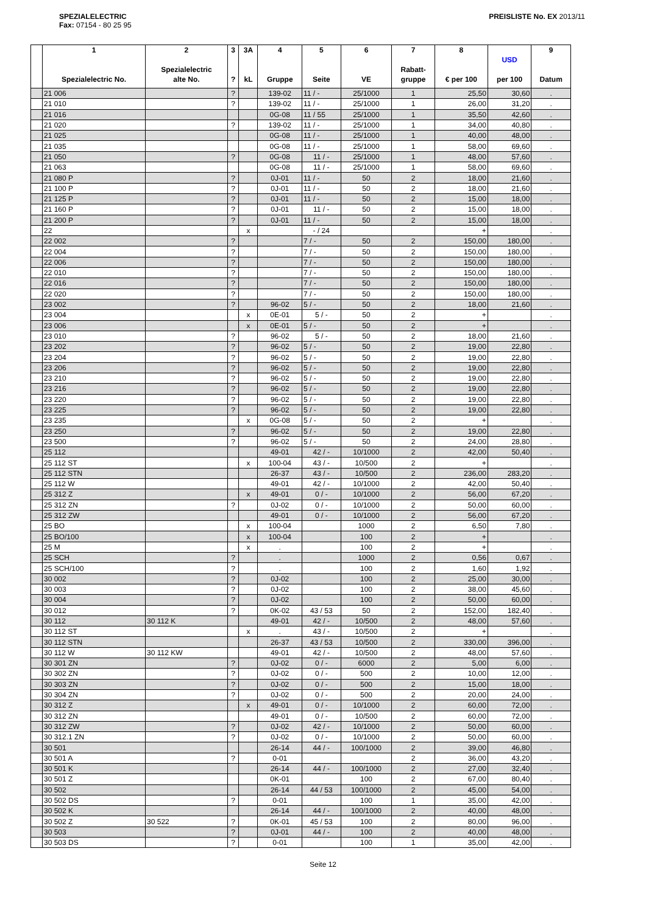SPEZIALELECTRIC
Fax: 07154 - 80 25 95
PREISLISTE No. EX 2013/11
| | 1 Spezialelectric No. | 2 Spezialelectric alte No. | 3 ? | 3A kL | 4 Gruppe | 5 Seite | 6 VE | 7 Rabatt- gruppe | 8 € per 100 | USD per 100 | 9 Datum |
| --- | --- | --- | --- | --- | --- | --- | --- | --- | --- | --- | --- |
| | 21 006 | | ? | | 139-02 | 11 / - | 25/1000 | 1 | 25,50 | 30,60 | . |
| | 21 010 | | ? | | 139-02 | 11 / - | 25/1000 | 1 | 26,00 | 31,20 | . |
| | 21 016 | | | | 0G-08 | 11 / 55 | 25/1000 | 1 | 35,50 | 42,60 | . |
| | 21 020 | | ? | | 139-02 | 11 / - | 25/1000 | 1 | 34,00 | 40,80 | . |
| | 21 025 | | | | 0G-08 | 11 / - | 25/1000 | 1 | 40,00 | 48,00 | . |
| | 21 035 | | | | 0G-08 | 11 / - | 25/1000 | 1 | 58,00 | 69,60 | . |
| | 21 050 | | ? | | 0G-08 | 11 / - | 25/1000 | 1 | 48,00 | 57,60 | . |
| | 21 063 | | | | 0G-08 | 11 / - | 25/1000 | 1 | 58,00 | 69,60 | . |
| | 21 080 P | | ? | | 0J-01 | 11 / - | 50 | 2 | 18,00 | 21,60 | . |
| | 21 100 P | | ? | | 0J-01 | 11 / - | 50 | 2 | 18,00 | 21,60 | . |
| | 21 125 P | | ? | | 0J-01 | 11 / - | 50 | 2 | 15,00 | 18,00 | . |
| | 21 160 P | | ? | | 0J-01 | 11 / - | 50 | 2 | 15,00 | 18,00 | . |
| | 21 200 P | | ? | | 0J-01 | 11 / - | 50 | 2 | 15,00 | 18,00 | . |
| | 22 | | | x | | - / 24 | | | + | | . |
| | 22 002 | | ? | | | 7 / - | 50 | 2 | 150,00 | 180,00 | . |
| | 22 004 | | ? | | | 7 / - | 50 | 2 | 150,00 | 180,00 | . |
| | 22 006 | | ? | | | 7 / - | 50 | 2 | 150,00 | 180,00 | . |
| | 22 010 | | ? | | | 7 / - | 50 | 2 | 150,00 | 180,00 | . |
| | 22 016 | | ? | | | 7 / - | 50 | 2 | 150,00 | 180,00 | . |
| | 22 020 | | ? | | | 7 / - | 50 | 2 | 150,00 | 180,00 | . |
| | 23 002 | | ? | | 96-02 | 5 / - | 50 | 2 | 18,00 | 21,60 | . |
| | 23 004 | | | x | 0E-01 | 5 / - | 50 | 2 | + | | . |
| | 23 006 | | | x | 0E-01 | 5 / - | 50 | 2 | + | | . |
| | 23 010 | | ? | | 96-02 | 5 / - | 50 | 2 | 18,00 | 21,60 | . |
| | 23 202 | | ? | | 96-02 | 5 / - | 50 | 2 | 19,00 | 22,80 | . |
| | 23 204 | | ? | | 96-02 | 5 / - | 50 | 2 | 19,00 | 22,80 | . |
| | 23 206 | | ? | | 96-02 | 5 / - | 50 | 2 | 19,00 | 22,80 | . |
| | 23 210 | | ? | | 96-02 | 5 / - | 50 | 2 | 19,00 | 22,80 | . |
| | 23 216 | | ? | | 96-02 | 5 / - | 50 | 2 | 19,00 | 22,80 | . |
| | 23 220 | | ? | | 96-02 | 5 / - | 50 | 2 | 19,00 | 22,80 | . |
| | 23 225 | | ? | | 96-02 | 5 / - | 50 | 2 | 19,00 | 22,80 | . |
| | 23 235 | | | x | 0G-08 | 5 / - | 50 | 2 | + | | . |
| | 23 250 | | ? | | 96-02 | 5 / - | 50 | 2 | 19,00 | 22,80 | . |
| | 23 500 | | ? | | 96-02 | 5 / - | 50 | 2 | 24,00 | 28,80 | . |
| | 25 112 | | | | 49-01 | 42 / - | 10/1000 | 2 | 42,00 | 50,40 | . |
| | 25 112 ST | | | x | 100-04 | 43 / - | 10/500 | 2 | + | | . |
| | 25 112 STN | | | | 26-37 | 43 / - | 10/500 | 2 | 236,00 | 283,20 | . |
| | 25 112 W | | | | 49-01 | 42 / - | 10/1000 | 2 | 42,00 | 50,40 | . |
| | 25 312 Z | | | x | 49-01 | 0 / - | 10/1000 | 2 | 56,00 | 67,20 | . |
| | 25 312 ZN | | ? | | 0J-02 | 0 / - | 10/1000 | 2 | 50,00 | 60,00 | . |
| | 25 312 ZW | | | | 49-01 | 0 / - | 10/1000 | 2 | 56,00 | 67,20 | . |
| | 25 BO | | | x | 100-04 | | 1000 | 2 | 6,50 | 7,80 | . |
| | 25 BO/100 | | | x | 100-04 | | 100 | 2 | + | | . |
| | 25 M | | | x | . | | 100 | 2 | + | | . |
| | 25 SCH | | ? | | . | | 1000 | 2 | 0,56 | 0,67 | . |
| | 25 SCH/100 | | ? | | . | | 100 | 2 | 1,60 | 1,92 | . |
| | 30 002 | | ? | | 0J-02 | | 100 | 2 | 25,00 | 30,00 | . |
| | 30 003 | | ? | | 0J-02 | | 100 | 2 | 38,00 | 45,60 | . |
| | 30 004 | | ? | | 0J-02 | | 100 | 2 | 50,00 | 60,00 | . |
| | 30 012 | | ? | | 0K-02 | 43 / 53 | 50 | 2 | 152,00 | 182,40 | . |
| | 30 112 | 30 112 K | | | 49-01 | 42 / - | 10/500 | 2 | 48,00 | 57,60 | . |
| | 30 112 ST | | | x | . | 43 / - | 10/500 | 2 | + | | . |
| | 30 112 STN | | | | 26-37 | 43 / 53 | 10/500 | 2 | 330,00 | 396,00 | . |
| | 30 112 W | 30 112 KW | | | 49-01 | 42 / - | 10/500 | 2 | 48,00 | 57,60 | . |
| | 30 301 ZN | | ? | | 0J-02 | 0 / - | 6000 | 2 | 5,00 | 6,00 | . |
| | 30 302 ZN | | ? | | 0J-02 | 0 / - | 500 | 2 | 10,00 | 12,00 | . |
| | 30 303 ZN | | ? | | 0J-02 | 0 / - | 500 | 2 | 15,00 | 18,00 | . |
| | 30 304 ZN | | ? | | 0J-02 | 0 / - | 500 | 2 | 20,00 | 24,00 | . |
| | 30 312 Z | | | x | 49-01 | 0 / - | 10/1000 | 2 | 60,00 | 72,00 | . |
| | 30 312 ZN | | | | 49-01 | 0 / - | 10/500 | 2 | 60,00 | 72,00 | . |
| | 30 312 ZW | | ? | | 0J-02 | 42 / - | 10/1000 | 2 | 50,00 | 60,00 | . |
| | 30 312.1 ZN | | ? | | 0J-02 | 0 / - | 10/1000 | 2 | 50,00 | 60,00 | . |
| | 30 501 | | | | 26-14 | 44 / - | 100/1000 | 2 | 39,00 | 46,80 | . |
| | 30 501 A | | ? | | 0-01 | | | 2 | 36,00 | 43,20 | . |
| | 30 501 K | | | | 26-14 | 44 / - | 100/1000 | 2 | 27,00 | 32,40 | . |
| | 30 501 Z | | | | 0K-01 | | 100 | 2 | 67,00 | 80,40 | . |
| | 30 502 | | | | 26-14 | 44 / 53 | 100/1000 | 2 | 45,00 | 54,00 | . |
| | 30 502 DS | | ? | | 0-01 | | 100 | 1 | 35,00 | 42,00 | . |
| | 30 502 K | | | | 26-14 | 44 / - | 100/1000 | 2 | 40,00 | 48,00 | . |
| | 30 502 Z | 30 522 | ? | | 0K-01 | 45 / 53 | 100 | 2 | 80,00 | 96,00 | . |
| | 30 503 | | ? | | 0J-01 | 44 / - | 100 | 2 | 40,00 | 48,00 | . |
| | 30 503 DS | | ? | | 0-01 | | 100 | 1 | 35,00 | 42,00 | . |
Seite 12